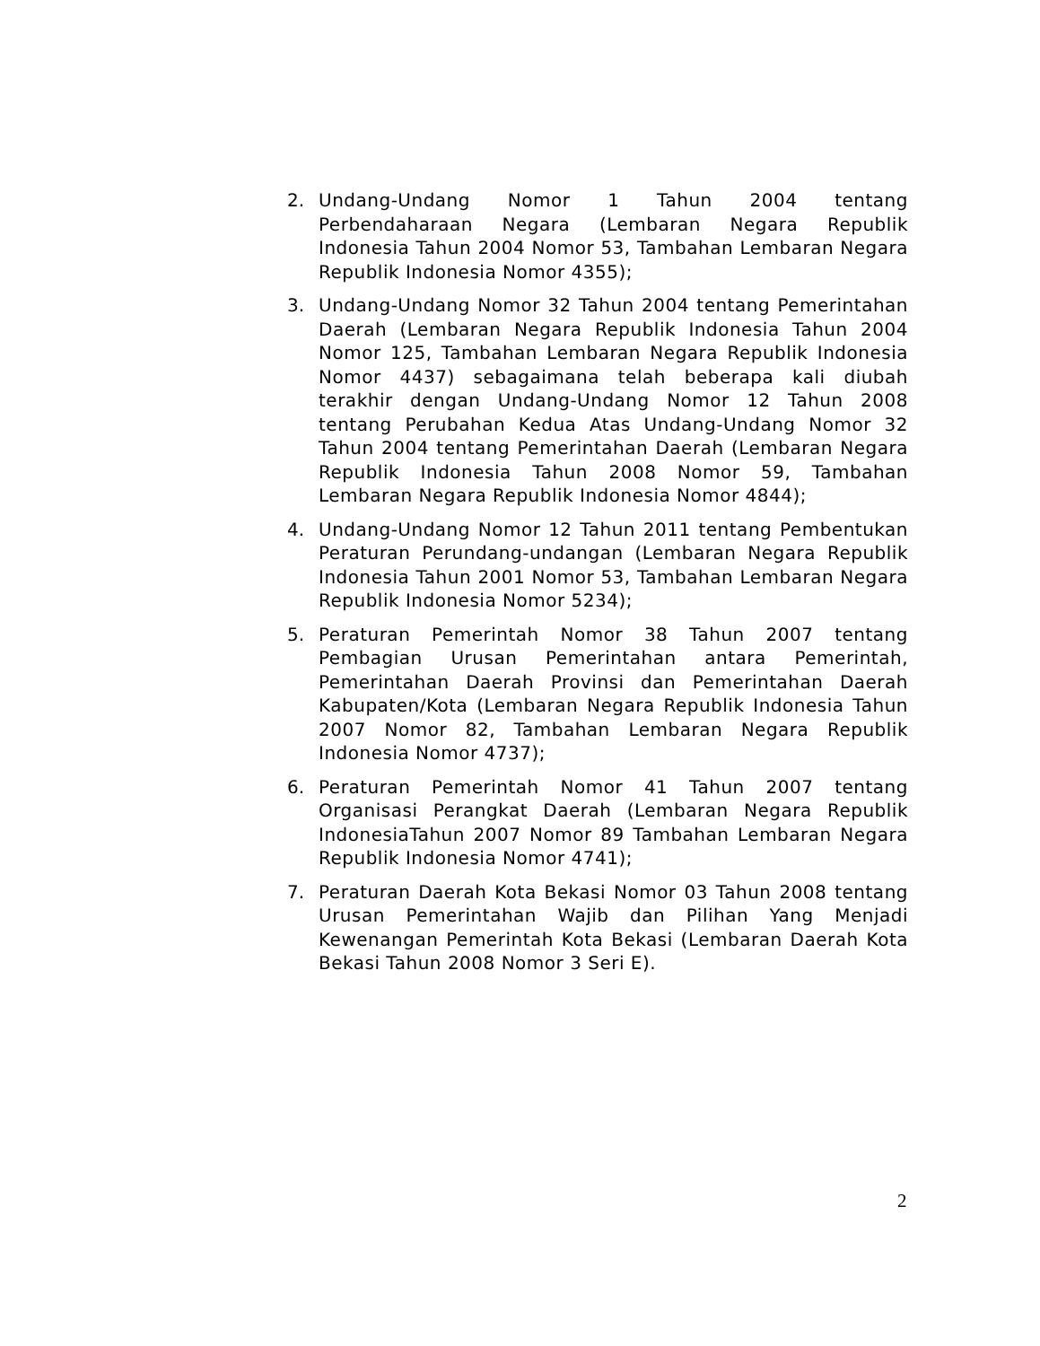2. Undang-Undang Nomor 1 Tahun 2004 tentang Perbendaharaan Negara (Lembaran Negara Republik Indonesia Tahun 2004 Nomor 53, Tambahan Lembaran Negara Republik Indonesia Nomor 4355);
3. Undang-Undang Nomor 32 Tahun 2004 tentang Pemerintahan Daerah (Lembaran Negara Republik Indonesia Tahun 2004 Nomor 125, Tambahan Lembaran Negara Republik Indonesia Nomor 4437) sebagaimana telah beberapa kali diubah terakhir dengan Undang-Undang Nomor 12 Tahun 2008 tentang Perubahan Kedua Atas Undang-Undang Nomor 32 Tahun 2004 tentang Pemerintahan Daerah (Lembaran Negara Republik Indonesia Tahun 2008 Nomor 59, Tambahan Lembaran Negara Republik Indonesia Nomor 4844);
4. Undang-Undang Nomor 12 Tahun 2011 tentang Pembentukan Peraturan Perundang-undangan (Lembaran Negara Republik Indonesia Tahun 2001 Nomor 53, Tambahan Lembaran Negara Republik Indonesia Nomor 5234);
5. Peraturan Pemerintah Nomor 38 Tahun 2007 tentang Pembagian Urusan Pemerintahan antara Pemerintah, Pemerintahan Daerah Provinsi dan Pemerintahan Daerah Kabupaten/Kota (Lembaran Negara Republik Indonesia Tahun 2007 Nomor 82, Tambahan Lembaran Negara Republik Indonesia Nomor 4737);
6. Peraturan Pemerintah Nomor 41 Tahun 2007 tentang Organisasi Perangkat Daerah (Lembaran Negara Republik IndonesiaTahun 2007 Nomor 89 Tambahan Lembaran Negara Republik Indonesia Nomor 4741);
7. Peraturan Daerah Kota Bekasi Nomor 03 Tahun 2008 tentang Urusan Pemerintahan Wajib dan Pilihan Yang Menjadi Kewenangan Pemerintah Kota Bekasi (Lembaran Daerah Kota Bekasi Tahun 2008 Nomor 3 Seri E).
2